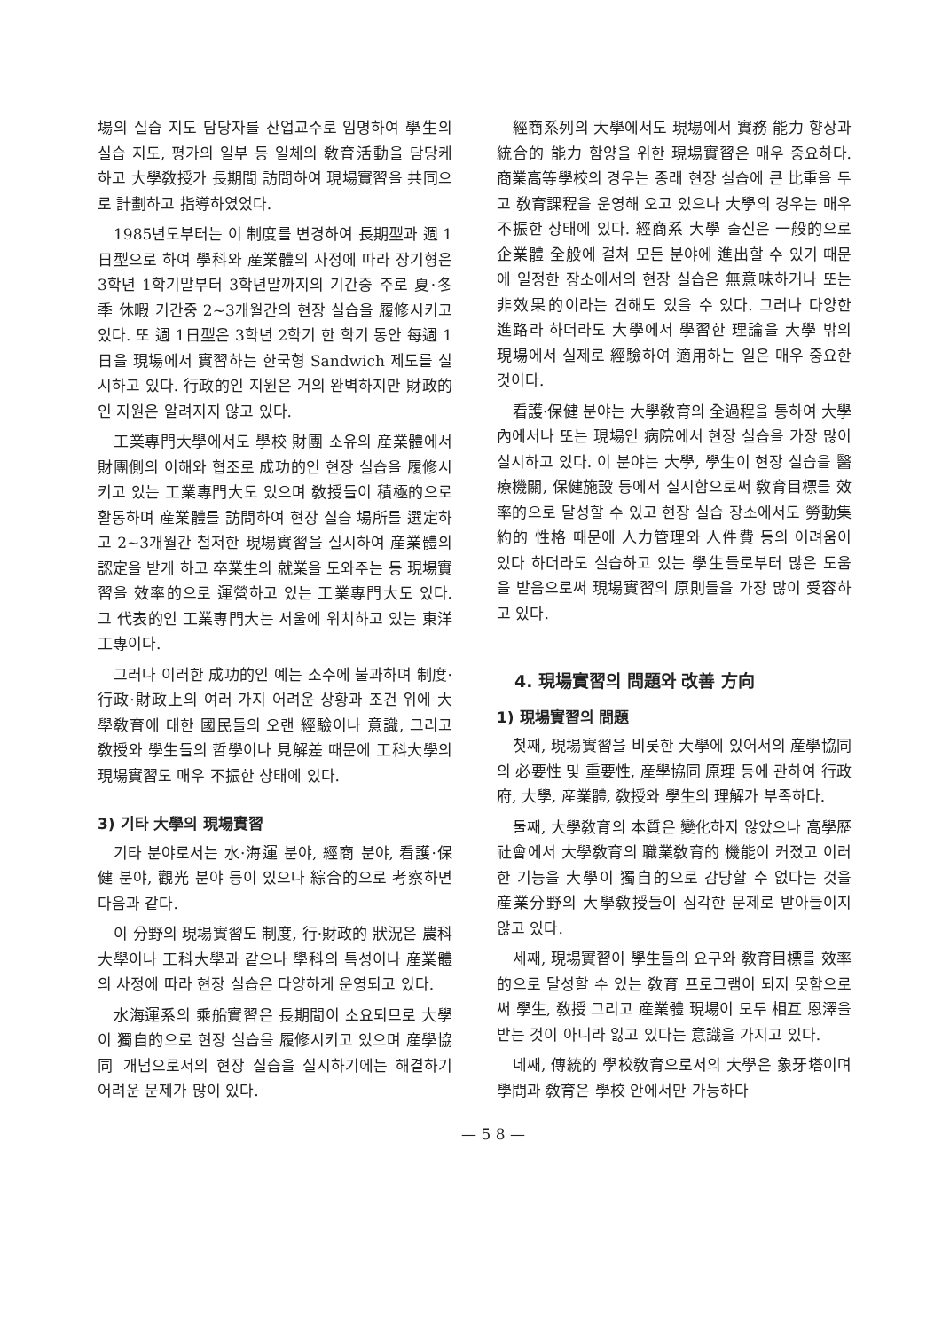場의 실습 지도 담당자를 산업교수로 임명하여 學生의 실습 지도, 평가의 일부 등 일체의 敎育活動을 담당케 하고 大學敎授가 長期間 訪問하여 現場實習을 共同으로 計劃하고 指導하였었다.
1985년도부터는 이 制度를 변경하여 長期型과 週 1日型으로 하여 學科와 産業體의 사정에 따라 장기형은 3학년 1학기말부터 3학년말까지의 기간중 주로 夏·冬季 休暇 기간중 2~3개월간의 현장 실습을 履修시키고 있다. 또 週 1日型은 3학년 2학기 한 학기 동안 每週 1日을 現場에서 實習하는 한국형 Sandwich 제도를 실시하고 있다. 行政的인 지원은 거의 완벽하지만 財政的인 지원은 알려지지 않고 있다.
工業專門大學에서도 學校 財團 소유의 産業體에서 財團側의 이해와 협조로 成功的인 현장 실습을 履修시키고 있는 工業專門大도 있으며 敎授들이 積極的으로 활동하며 産業體를 訪問하여 현장 실습 場所를 選定하고 2~3개월간 철저한 現場實習을 실시하여 産業體의 認定을 받게 하고 卒業生의 就業을 도와주는 등 現場實習을 效率的으로 運營하고 있는 工業專門大도 있다. 그 代表的인 工業專門大는 서울에 위치하고 있는 東洋工專이다.
그러나 이러한 成功的인 예는 소수에 불과하며 制度·行政·財政上의 여러 가지 어려운 상황과 조건 위에 大學敎育에 대한 國民들의 오랜 經驗이나 意識, 그리고 敎授와 學生들의 哲學이나 見解差 때문에 工科大學의 現場實習도 매우 不振한 상태에 있다.
3) 기타 大學의 現場實習
기타 분야로서는 水·海運 분야, 經商 분야, 看護·保健 분야, 觀光 분야 등이 있으나 綜合的으로 考察하면 다음과 같다.
이 分野의 現場實習도 制度, 行·財政的 狀況은 農科大學이나 工科大學과 같으나 學科의 특성이나 産業體의 사정에 따라 현장 실습은 다양하게 운영되고 있다.
水海運系의 乘船實習은 長期間이 소요되므로 大學이 獨自的으로 현장 실습을 履修시키고 있으며 産學協同 개념으로서의 현장 실습을 실시하기에는 해결하기 어려운 문제가 많이 있다.
經商系列의 大學에서도 現場에서 實務 能力 향상과 統合的 能力 함양을 위한 現場實習은 매우 중요하다. 商業高等學校의 경우는 종래 현장 실습에 큰 比重을 두고 敎育課程을 운영해 오고 있으나 大學의 경우는 매우 不振한 상태에 있다. 經商系 大學 출신은 一般的으로 企業體 全般에 걸쳐 모든 분야에 進出할 수 있기 때문에 일정한 장소에서의 현장 실습은 無意味하거나 또는 非效果的이라는 견해도 있을 수 있다. 그러나 다양한 進路라 하더라도 大學에서 學習한 理論을 大學 밖의 現場에서 실제로 經驗하여 適用하는 일은 매우 중요한 것이다.
看護·保健 분야는 大學敎育의 全過程을 통하여 大學內에서나 또는 現場인 病院에서 현장 실습을 가장 많이 실시하고 있다. 이 분야는 大學, 學生이 현장 실습을 醫療機關, 保健施設 등에서 실시함으로써 敎育目標를 效率的으로 달성할 수 있고 현장 실습 장소에서도 勞動集約的 性格 때문에 人力管理와 人件費 등의 어려움이 있다 하더라도 실습하고 있는 學生들로부터 많은 도움을 받음으로써 現場實習의 原則들을 가장 많이 受容하고 있다.
4. 現場實習의 問題와 改善 方向
1) 現場實習의 問題
첫째, 現場實習을 비롯한 大學에 있어서의 産學協同의 必要性 및 重要性, 産學協同 原理 등에 관하여 行政府, 大學, 産業體, 敎授와 學生의 理解가 부족하다.
둘째, 大學敎育의 本質은 變化하지 않았으나 高學歷 社會에서 大學敎育의 職業敎育的 機能이 커졌고 이러한 기능을 大學이 獨自的으로 감당할 수 없다는 것을 産業分野의 大學敎授들이 심각한 문제로 받아들이지 않고 있다.
세째, 現場實習이 學生들의 요구와 敎育目標를 效率的으로 달성할 수 있는 敎育 프로그램이 되지 못함으로써 學生, 敎授 그리고 産業體 現場이 모두 相互 恩澤을 받는 것이 아니라 잃고 있다는 意識을 가지고 있다.
네째, 傳統的 學校敎育으로서의 大學은 象牙塔이며 學問과 敎育은 學校 안에서만 가능하다
— 5 8 —